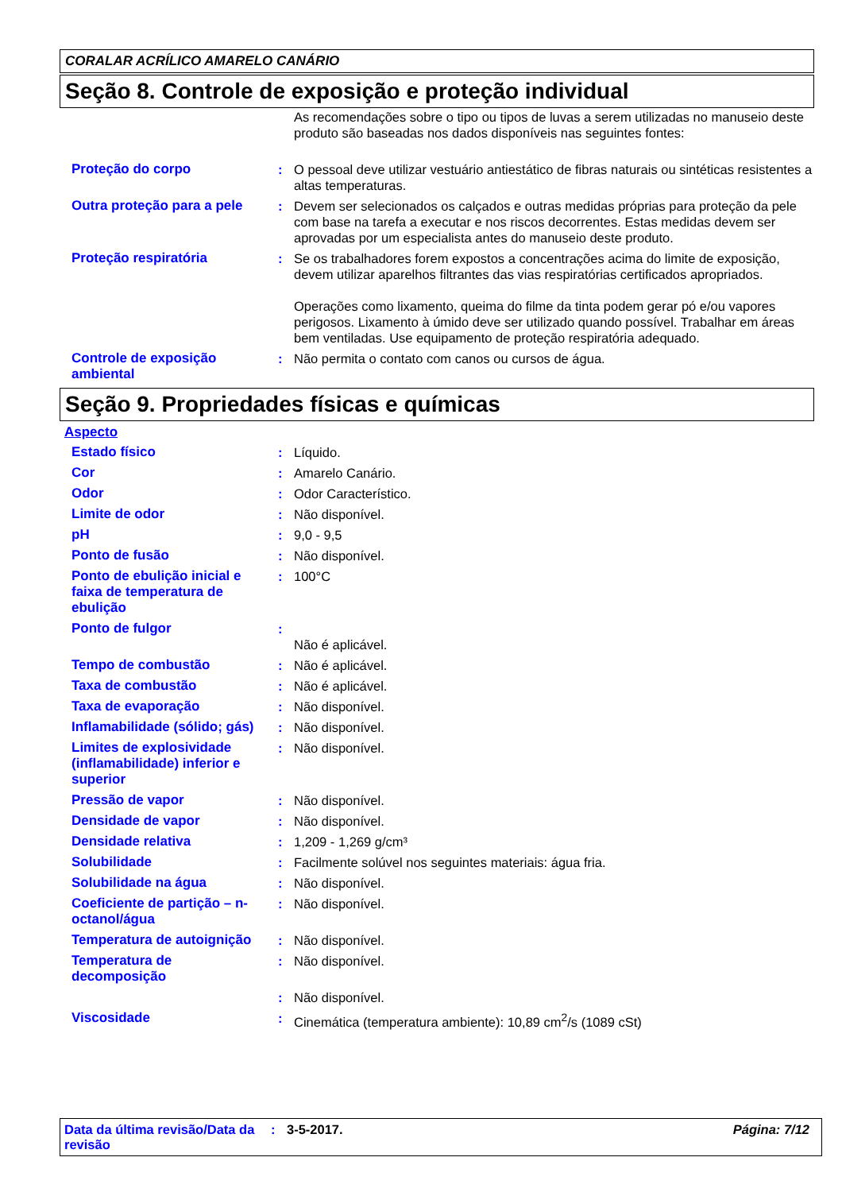CORALAR ACRÍLICO AMARELO CANÁRIO
Seção 8. Controle de exposição e proteção individual
| | | As recomendações sobre o tipo ou tipos de luvas a serem utilizadas no manuseio deste produto são baseadas nos dados disponíveis nas seguintes fontes: |
| Proteção do corpo | : | O pessoal deve utilizar vestuário antiestático de fibras naturais ou sintéticas resistentes a altas temperaturas. |
| Outra proteção para a pele | : | Devem ser selecionados os calçados e outras medidas próprias para proteção da pele com base na tarefa a executar e nos riscos decorrentes. Estas medidas devem ser aprovadas por um especialista antes do manuseio deste produto. |
| Proteção respiratória | : | Se os trabalhadores forem expostos a concentrações acima do limite de exposição, devem utilizar aparelhos filtrantes das vias respiratórias certificados apropriados. Operações como lixamento, queima do filme da tinta podem gerar pó e/ou vapores perigosos. Lixamento à úmido deve ser utilizado quando possível. Trabalhar em áreas bem ventiladas. Use equipamento de proteção respiratória adequado. |
| Controle de exposição ambiental | : | Não permita o contato com canos ou cursos de água. |
Seção 9. Propriedades físicas e químicas
Aspecto
| Estado físico | : | Líquido. |
| Cor | : | Amarelo Canário. |
| Odor | : | Odor Característico. |
| Limite de odor | : | Não disponível. |
| pH | : | 9,0 - 9,5 |
| Ponto de fusão | : | Não disponível. |
| Ponto de ebulição inicial e faixa de temperatura de ebulição | : | 100°C |
| Ponto de fulgor | : | Não é aplicável. |
| Tempo de combustão | : | Não é aplicável. |
| Taxa de combustão | : | Não é aplicável. |
| Taxa de evaporação | : | Não disponível. |
| Inflamabilidade (sólido; gás) | : | Não disponível. |
| Limites de explosividade (inflamabilidade) inferior e superior | : | Não disponível. |
| Pressão de vapor | : | Não disponível. |
| Densidade de vapor | : | Não disponível. |
| Densidade relativa | : | 1,209 - 1,269 g/cm³ |
| Solubilidade | : | Facilmente solúvel nos seguintes materiais: água fria. |
| Solubilidade na água | : | Não disponível. |
| Coeficiente de partição – n-octanol/água | : | Não disponível. |
| Temperatura de autoignição | : | Não disponível. |
| Temperatura de decomposição | : | Não disponível. |
| | : | Não disponível. |
| Viscosidade | : | Cinemática (temperatura ambiente): 10,89 cm<sup>2</sup>/s (1089 cSt) |
Data da última revisão/Data da revisão
: 3-5-2017. Página: 7/12